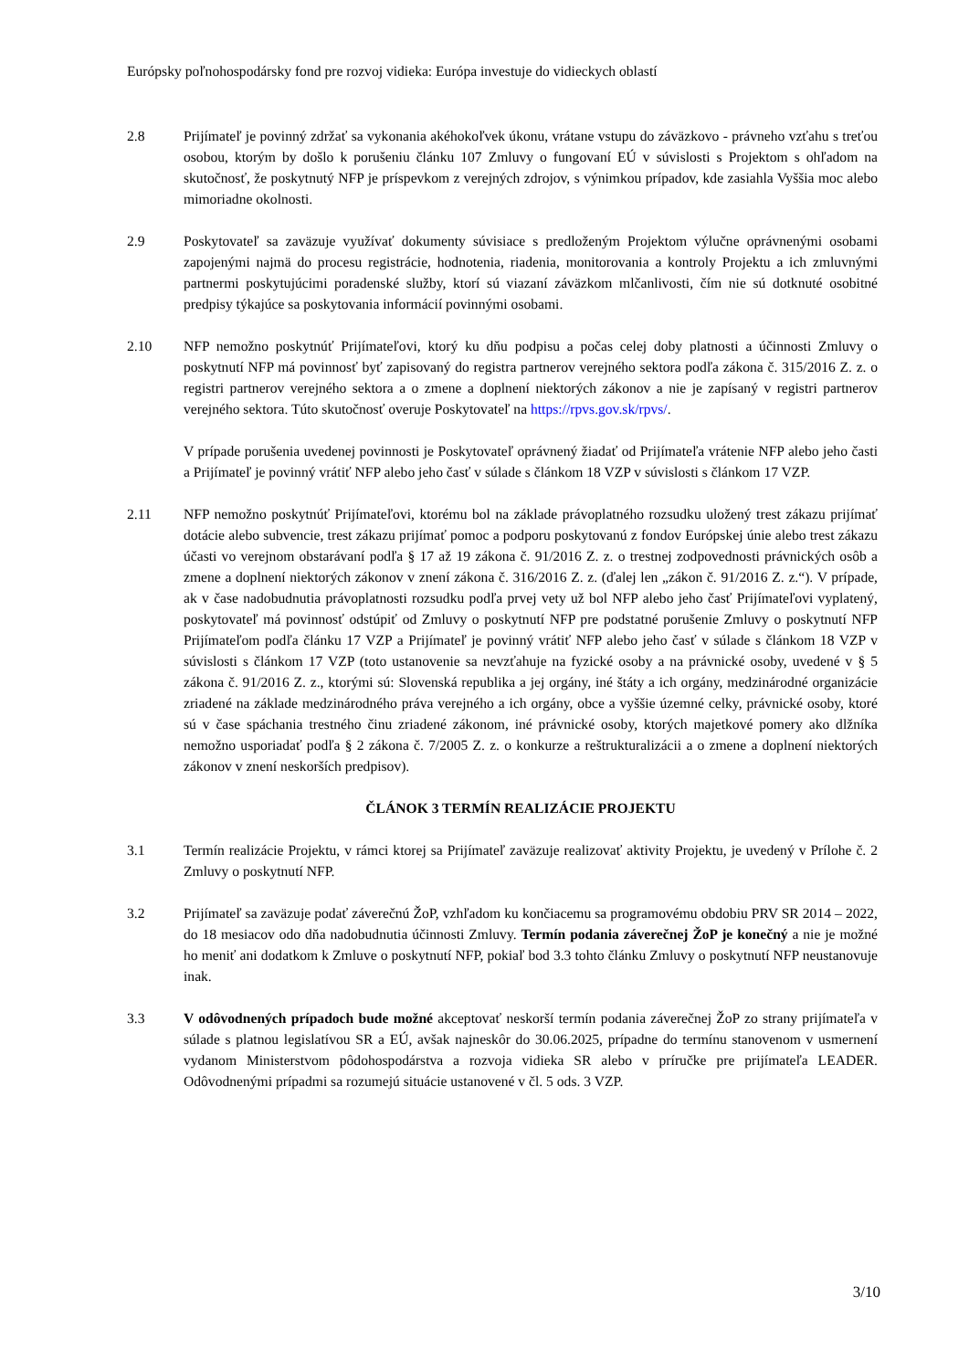Európsky poľnohospodársky fond pre rozvoj vidieka: Európa investuje do vidieckych oblastí
2.8 Prijímateľ je povinný zdržať sa vykonania akéhokoľvek úkonu, vrátane vstupu do záväzkovo - právneho vzťahu s treťou osobou, ktorým by došlo k porušeniu článku 107 Zmluvy o fungovaní EÚ v súvislosti s Projektom s ohľadom na skutočnosť, že poskytnutý NFP je príspevkom z verejných zdrojov, s výnimkou prípadov, kde zasiahla Vyššia moc alebo mimoriadne okolnosti.
2.9 Poskytovateľ sa zaväzuje využívať dokumenty súvisiace s predloženým Projektom výlučne oprávnenými osobami zapojenými najmä do procesu registrácie, hodnotenia, riadenia, monitorovania a kontroly Projektu a ich zmluvnými partnermi poskytujúcimi poradenské služby, ktorí sú viazaní záväzkom mlčanlivosti, čím nie sú dotknuté osobitné predpisy týkajúce sa poskytovania informácií povinnými osobami.
2.10 NFP nemožno poskytnúť Prijímateľovi, ktorý ku dňu podpisu a počas celej doby platnosti a účinnosti Zmluvy o poskytnutí NFP má povinnosť byť zapisovaný do registra partnerov verejného sektora podľa zákona č. 315/2016 Z. z. o registri partnerov verejného sektora a o zmene a doplnení niektorých zákonov a nie je zapísaný v registri partnerov verejného sektora. Túto skutočnosť overuje Poskytovateľ na https://rpvs.gov.sk/rpvs/.
V prípade porušenia uvedenej povinnosti je Poskytovateľ oprávnený žiadať od Prijímateľa vrátenie NFP alebo jeho časti a Prijímateľ je povinný vrátiť NFP alebo jeho časť v súlade s článkom 18 VZP v súvislosti s článkom 17 VZP.
2.11 NFP nemožno poskytnúť Prijímateľovi, ktorému bol na základe právoplatného rozsudku uložený trest zákazu prijímať dotácie alebo subvencie, trest zákazu prijímať pomoc a podporu poskytovanú z fondov Európskej únie alebo trest zákazu účasti vo verejnom obstarávaní podľa § 17 až 19 zákona č. 91/2016 Z. z. o trestnej zodpovednosti právnických osôb a zmene a doplnení niektorých zákonov v znení zákona č. 316/2016 Z. z. (ďalej len „zákon č. 91/2016 Z. z.“). V prípade, ak v čase nadobudnutia právoplatnosti rozsudku podľa prvej vety už bol NFP alebo jeho časť Prijímateľovi vyplatený, poskytovateľ má povinnosť odstúpiť od Zmluvy o poskytnutí NFP pre podstatné porušenie Zmluvy o poskytnutí NFP Prijímateľom podľa článku 17 VZP a Prijímateľ je povinný vrátiť NFP alebo jeho časť v súlade s článkom 18 VZP v súvislosti s článkom 17 VZP (toto ustanovenie sa nevzťahuje na fyzické osoby a na právnické osoby, uvedené v § 5 zákona č. 91/2016 Z. z., ktorými sú: Slovenská republika a jej orgány, iné štáty a ich orgány, medzinárodné organizácie zriadené na základe medzinárodného práva verejného a ich orgány, obce a vyššie územné celky, právnické osoby, ktoré sú v čase spáchania trestného činu zriadené zákonom, iné právnické osoby, ktorých majetkové pomery ako dlžníka nemožno usporiadať podľa § 2 zákona č. 7/2005 Z. z. o konkurze a reštrukturalizácii a o zmene a doplnení niektorých zákonov v znení neskorších predpisov).
ČLÁNOK 3 TERMÍN REALIZÁCIE PROJEKTU
3.1 Termín realizácie Projektu, v rámci ktorej sa Prijímateľ zaväzuje realizovať aktivity Projektu, je uvedený v Prílohe č. 2 Zmluvy o poskytnutí NFP.
3.2 Prijímateľ sa zaväzuje podať záverečnú ŽoP, vzhľadom ku končiacemu sa programovému obdobiu PRV SR 2014 – 2022, do 18 mesiacov odo dňa nadobudnutia účinnosti Zmluvy. Termín podania záverečnej ŽoP je konečný a nie je možné ho meniť ani dodatkom k Zmluve o poskytnutí NFP, pokiaľ bod 3.3 tohto článku Zmluvy o poskytnutí NFP neustanovuje inak.
3.3 V odôvodnených prípadoch bude možné akceptovať neskorší termín podania záverečnej ŽoP zo strany prijímateľa v súlade s platnou legislatívou SR a EÚ, avšak najneskôr do 30.06.2025, prípadne do termínu stanovenom v usmernení vydanom Ministerstvom pôdohospodárstva a rozvoja vidieka SR alebo v príručke pre prijímateľa LEADER. Odôvodnenými prípadmi sa rozumejú situácie ustanovené v čl. 5 ods. 3 VZP.
3/10